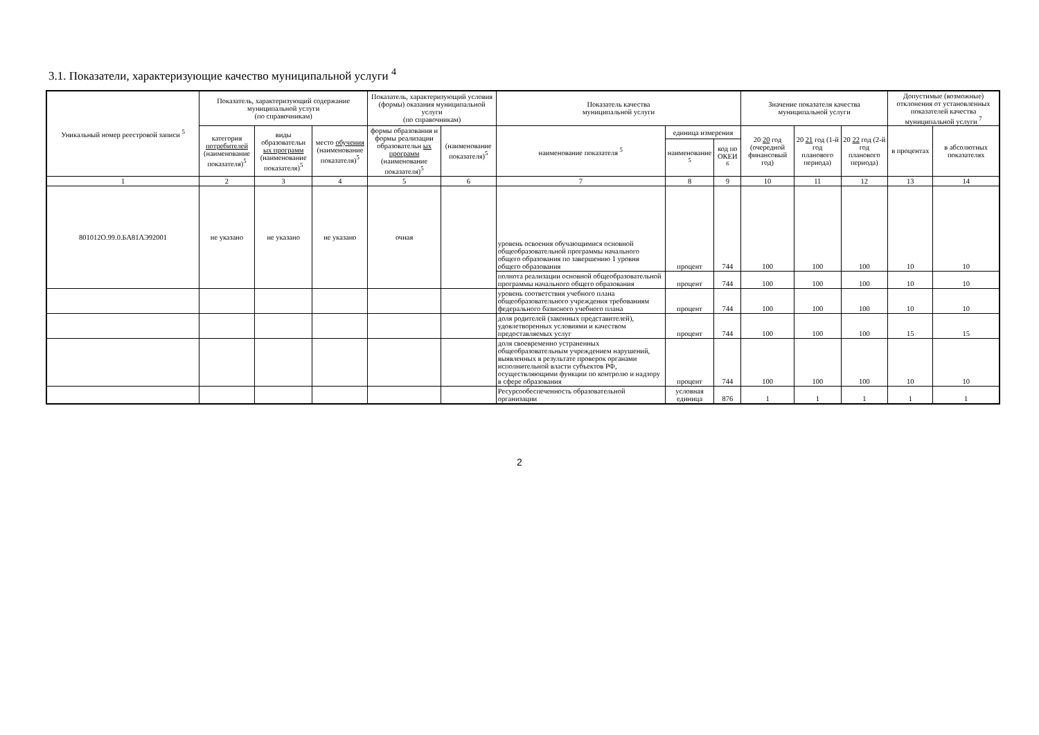3.1. Показатели, характеризующие качество муниципальной услуги <sup>4</sup>
| Уникальный номер реестровой записи <sup>5</sup> | Показатель, характеризующий содержание муниципальной услуги (по справочникам) | | | Показатель, характеризующий условия (формы) оказания муниципальной услуги (по справочникам) | | Показатель качества муниципальной услуги | | | Значение показателя качества муниципальной услуги | | | Допустимые (возможные) отклонения от установленных показателей качества муниципальной услуги <sup>7</sup> | |
| --- | --- | --- | --- | --- | --- | --- | --- | --- | --- | --- | --- | --- | --- |
| | категория потребителей (наименование показателя)<sup>5</sup> | виды образовательн ых программ (наименование показателя)<sup>5</sup> | место обучения (наименование показателя)<sup>5</sup> | формы образования и формы реализации образовательн ых программ (наименование показателя)<sup>5</sup> | (наименование показателя)<sup>5</sup> | наименование показателя <sup>5</sup> | единица измерения | | 20 20 год (очередной финансовый год) | 20 21 год (1-й год планового периода) | 20 22 год (2-й год планового периода) | в процентах | в абсолютных показателях |
| | | | | | | | наименование <sup>5</sup> | код по ОКЕИ <sup>6</sup> | | | | | |
| 1 | 2 | 3 | 4 | 5 | 6 | 7 | 8 | 9 | 10 | 11 | 12 | 13 | 14 |
| 801012О.99.0.БА81АЭ92001 | не указано | не указано | не указано | очная | | уровень освоения обучающимися основной общеобразовательной программы начального общего образования по завершению 1 уровня общего образования | процент | 744 | 100 | 100 | 100 | 10 | 10 |
| | | | | | | полнота реализации основной общеобразовательной программы начального общего образования | процент | 744 | 100 | 100 | 100 | 10 | 10 |
| | | | | | | уровень соответствия учебного плана общеобразовательного учреждения требованиям федерального базисного учебного плана | процент | 744 | 100 | 100 | 100 | 10 | 10 |
| | | | | | | доля родителей (законных представителей), удовлетворенных условиями и качеством предоставляемых услуг | процент | 744 | 100 | 100 | 100 | 15 | 15 |
| | | | | | | доля своевременно устраненных общеобразовательным учреждением нарушений, выявленных в результате проверок органами исполнительной власти субъектов РФ, осуществляющими функции по контролю и надзору в сфере образования | процент | 744 | 100 | 100 | 100 | 10 | 10 |
| | | | | | | Ресурсообеспеченность образовательной организации | условная единица | 876 | 1 | 1 | 1 | 1 | 1 |
2